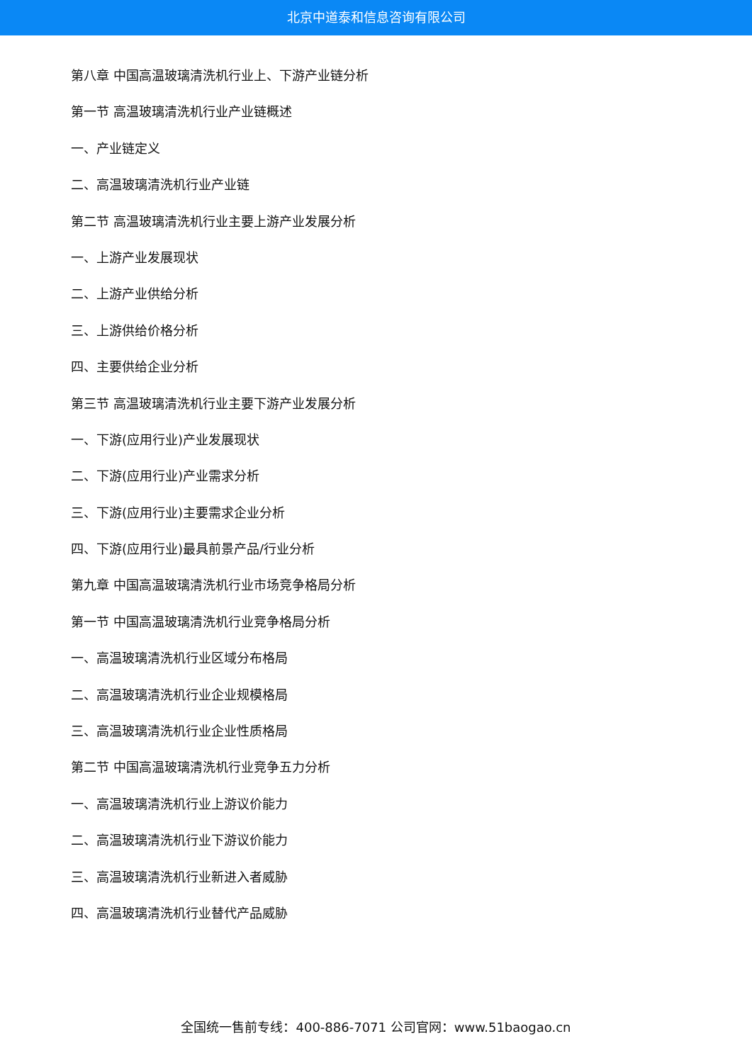北京中道泰和信息咨询有限公司
第八章 中国高温玻璃清洗机行业上、下游产业链分析
第一节 高温玻璃清洗机行业产业链概述
一、产业链定义
二、高温玻璃清洗机行业产业链
第二节 高温玻璃清洗机行业主要上游产业发展分析
一、上游产业发展现状
二、上游产业供给分析
三、上游供给价格分析
四、主要供给企业分析
第三节 高温玻璃清洗机行业主要下游产业发展分析
一、下游(应用行业)产业发展现状
二、下游(应用行业)产业需求分析
三、下游(应用行业)主要需求企业分析
四、下游(应用行业)最具前景产品/行业分析
第九章 中国高温玻璃清洗机行业市场竞争格局分析
第一节 中国高温玻璃清洗机行业竞争格局分析
一、高温玻璃清洗机行业区域分布格局
二、高温玻璃清洗机行业企业规模格局
三、高温玻璃清洗机行业企业性质格局
第二节 中国高温玻璃清洗机行业竞争五力分析
一、高温玻璃清洗机行业上游议价能力
二、高温玻璃清洗机行业下游议价能力
三、高温玻璃清洗机行业新进入者威胁
四、高温玻璃清洗机行业替代产品威胁
全国统一售前专线：400-886-7071 公司官网：www.51baogao.cn